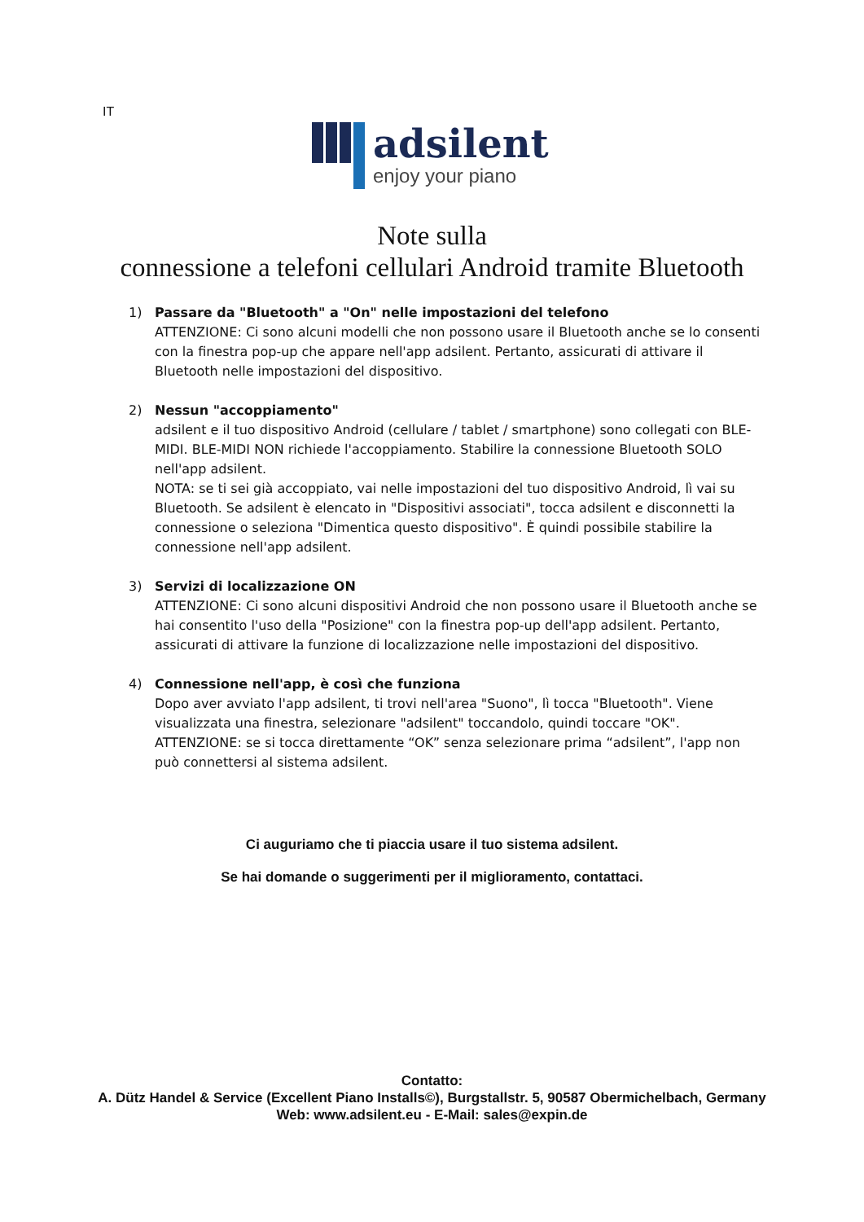IT
adsilent
enjoy your piano
Note sulla
connessione a telefoni cellulari Android tramite Bluetooth
1) Passare da "Bluetooth" a "On" nelle impostazioni del telefono
ATTENZIONE: Ci sono alcuni modelli che non possono usare il Bluetooth anche se lo consenti con la finestra pop-up che appare nell'app adsilent. Pertanto, assicurati di attivare il Bluetooth nelle impostazioni del dispositivo.
2) Nessun "accoppiamento"
adsilent e il tuo dispositivo Android (cellulare / tablet / smartphone) sono collegati con BLE-MIDI. BLE-MIDI NON richiede l'accoppiamento. Stabilire la connessione Bluetooth SOLO nell'app adsilent.
NOTA: se ti sei già accoppiato, vai nelle impostazioni del tuo dispositivo Android, lì vai su Bluetooth. Se adsilent è elencato in "Dispositivi associati", tocca adsilent e disconnetti la connessione o seleziona "Dimentica questo dispositivo". È quindi possibile stabilire la connessione nell'app adsilent.
3) Servizi di localizzazione ON
ATTENZIONE: Ci sono alcuni dispositivi Android che non possono usare il Bluetooth anche se hai consentito l'uso della "Posizione" con la finestra pop-up dell'app adsilent. Pertanto, assicurati di attivare la funzione di localizzazione nelle impostazioni del dispositivo.
4) Connessione nell'app, è così che funziona
Dopo aver avviato l'app adsilent, ti trovi nell'area "Suono", lì tocca "Bluetooth". Viene visualizzata una finestra, selezionare "adsilent" toccandolo, quindi toccare "OK".
ATTENZIONE: se si tocca direttamente “OK” senza selezionare prima “adsilent”, l'app non può connettersi al sistema adsilent.
Ci auguriamo che ti piaccia usare il tuo sistema adsilent.
Se hai domande o suggerimenti per il miglioramento, contattaci.
Contatto:
A. Dütz Handel & Service (Excellent Piano Installs©), Burgstallstr. 5, 90587 Obermichelbach, Germany
Web: www.adsilent.eu - E-Mail: sales@expin.de